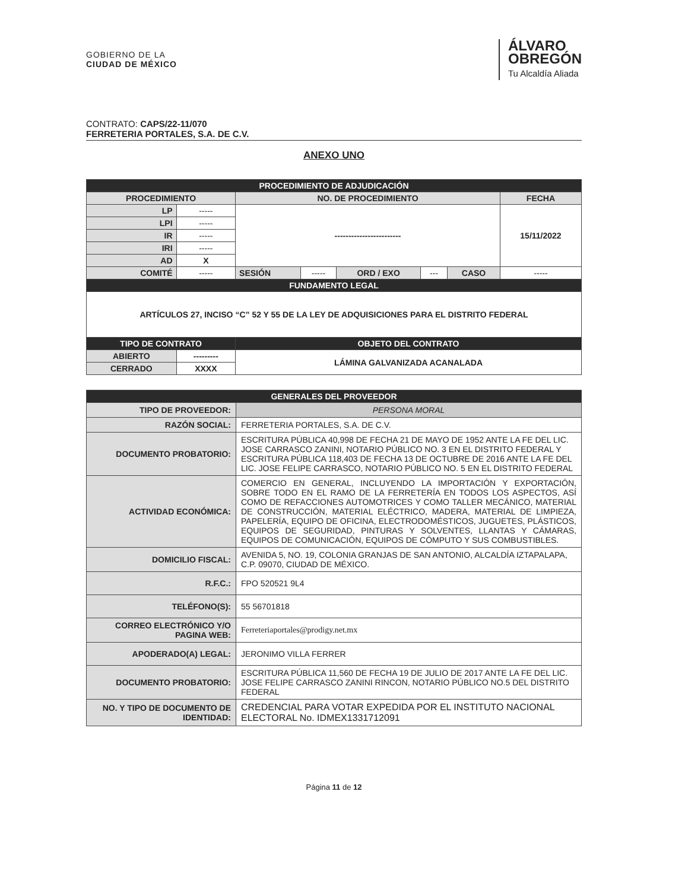GOBIERNO DE LA
CIUDAD DE MÉXICO
ÁLVARO
OBREGÓN
Tu Alcaldía Aliada
CONTRATO: CAPS/22-11/070
FERRETERIA PORTALES, S.A. DE C.V.
ANEXO UNO
| PROCEDIMIENTO DE ADJUDICACIÓN | | | | | | | |
| --- | --- | --- | --- | --- | --- | --- | --- |
| PROCEDIMIENTO | | NO. DE PROCEDIMIENTO | | | | | FECHA |
| LP | ----- | ------------------------ | | | | | 15/11/2022 |
| LPI | ----- | | | | | | |
| IR | ----- | | | | | | |
| IRI | ----- | | | | | | |
| AD | X | | | | | | |
| COMITÉ | ----- | SESIÓN | ----- | ORD / EXO | --- | CASO | ----- |
| FUNDAMENTO LEGAL | | | | | | | |
| ARTÍCULOS 27, INCISO “C” 52 Y 55 DE LA LEY DE ADQUISICIONES PARA EL DISTRITO FEDERAL | | | | | | | |
| TIPO DE CONTRATO | | OBJETO DEL CONTRATO | | | | | |
| ABIERTO | --------- | LÁMINA GALVANIZADA ACANALADA | | | | | |
| CERRADO | XXXX | | | | | | |
| GENERALES DEL PROVEEDOR | |
| --- | --- |
| TIPO DE PROVEEDOR: | PERSONA MORAL |
| RAZÓN SOCIAL: | FERRETERIA PORTALES, S.A. DE C.V. |
| DOCUMENTO PROBATORIO: | ESCRITURA PÚBLICA 40,998 DE FECHA 21 DE MAYO DE 1952 ANTE LA FE DEL LIC. JOSE CARRASCO ZANINI, NOTARIO PÚBLICO NO. 3 EN EL DISTRITO FEDERAL Y ESCRITURA PÚBLICA 118,403 DE FECHA 13 DE OCTUBRE DE 2016 ANTE LA FE DEL LIC. JOSE FELIPE CARRASCO, NOTARIO PÚBLICO NO. 5 EN EL DISTRITO FEDERAL |
| ACTIVIDAD ECONÓMICA: | COMERCIO EN GENERAL, INCLUYENDO LA IMPORTACIÓN Y EXPORTACIÓN, SOBRE TODO EN EL RAMO DE LA FERRETERÍA EN TODOS LOS ASPECTOS, ASÍ COMO DE REFACCIONES AUTOMOTRICES Y COMO TALLER MECÁNICO, MATERIAL DE CONSTRUCCIÓN, MATERIAL ELÉCTRICO, MADERA, MATERIAL DE LIMPIEZA, PAPELERÍA, EQUIPO DE OFICINA, ELECTRODOMÉSTICOS, JUGUETES, PLÁSTICOS, EQUIPOS DE SEGURIDAD, PINTURAS Y SOLVENTES, LLANTAS Y CÁMARAS, EQUIPOS DE COMUNICACIÓN, EQUIPOS DE CÓMPUTO Y SUS COMBUSTIBLES. |
| DOMICILIO FISCAL: | AVENIDA 5, NO. 19, COLONIA GRANJAS DE SAN ANTONIO, ALCALDÍA IZTAPALAPA, C.P. 09070, CIUDAD DE MÉXICO. |
| R.F.C.: | FPO 520521 9L4 |
| TELÉFONO(S): | 55 56701818 |
| CORREO ELECTRÓNICO Y/O PAGINA WEB: | Ferreteriaportales@prodigy.net.mx |
| APODERADO(A) LEGAL: | JERONIMO VILLA FERRER |
| DOCUMENTO PROBATORIO: | ESCRITURA PÚBLICA 11,560 DE FECHA 19 DE JULIO DE 2017 ANTE LA FE DEL LIC. JOSE FELIPE CARRASCO ZANINI RINCON, NOTARIO PÚBLICO NO.5 DEL DISTRITO FEDERAL |
| NO. Y TIPO DE DOCUMENTO DE IDENTIDAD: | CREDENCIAL PARA VOTAR EXPEDIDA POR EL INSTITUTO NACIONAL ELECTORAL No. IDMEX1331712091 |
Página 11 de 12